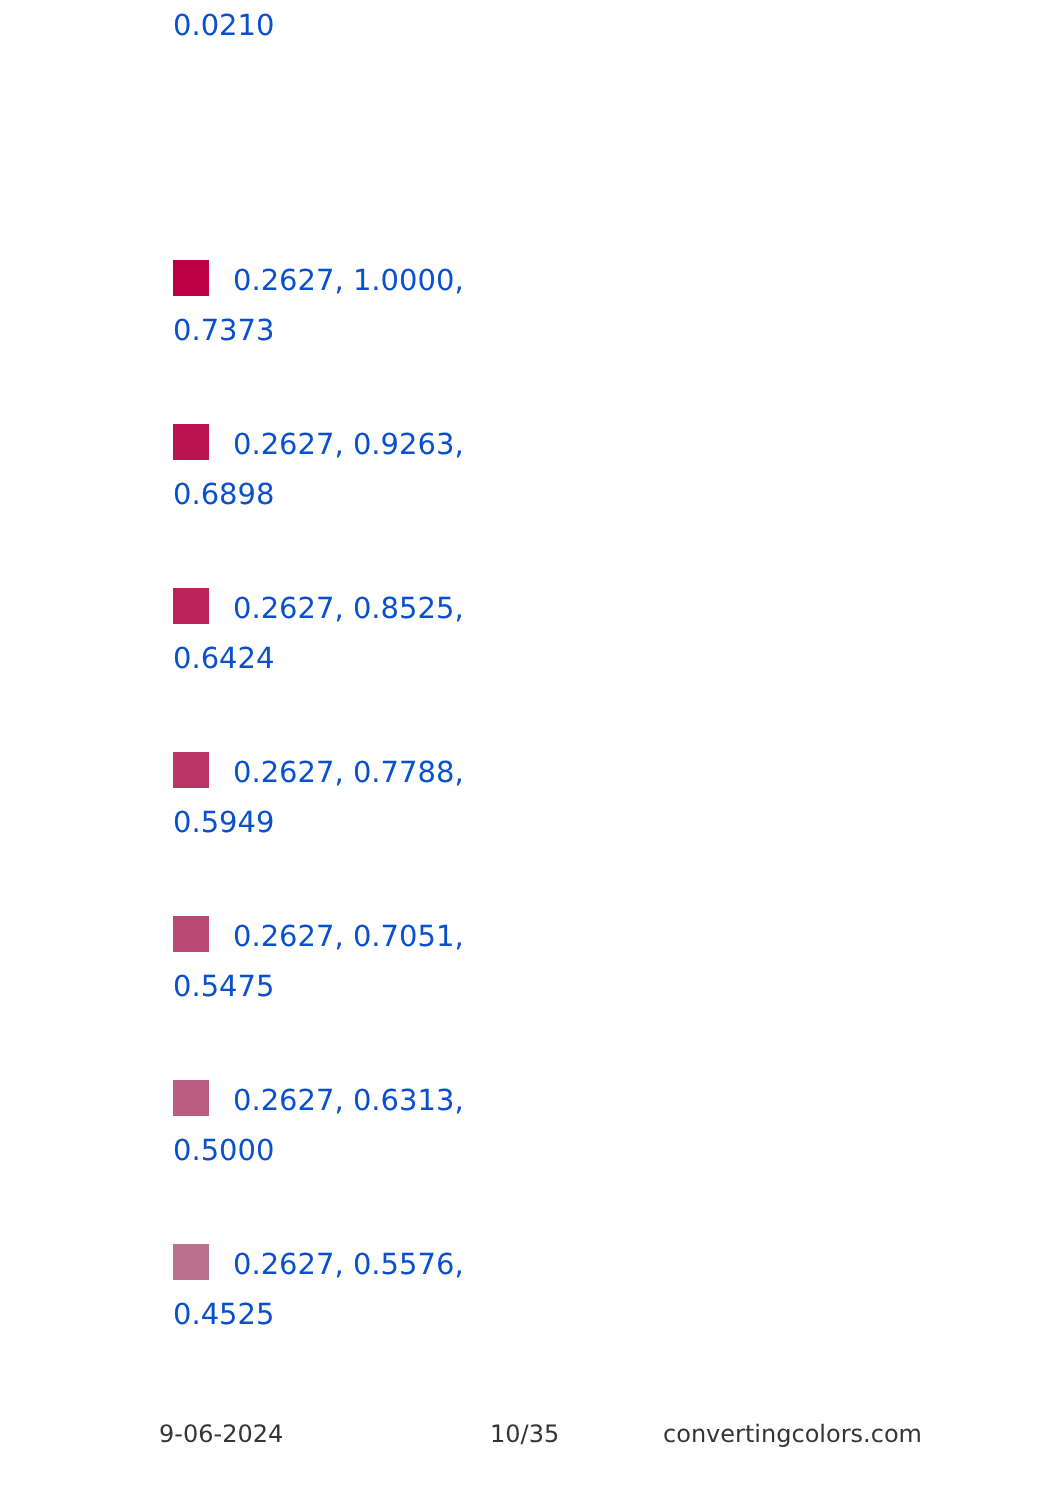0.0210
0.2627, 1.0000, 0.7373
0.2627, 0.9263, 0.6898
0.2627, 0.8525, 0.6424
0.2627, 0.7788, 0.5949
0.2627, 0.7051, 0.5475
0.2627, 0.6313, 0.5000
0.2627, 0.5576, 0.4525
9-06-2024 10/35 convertingcolors.com